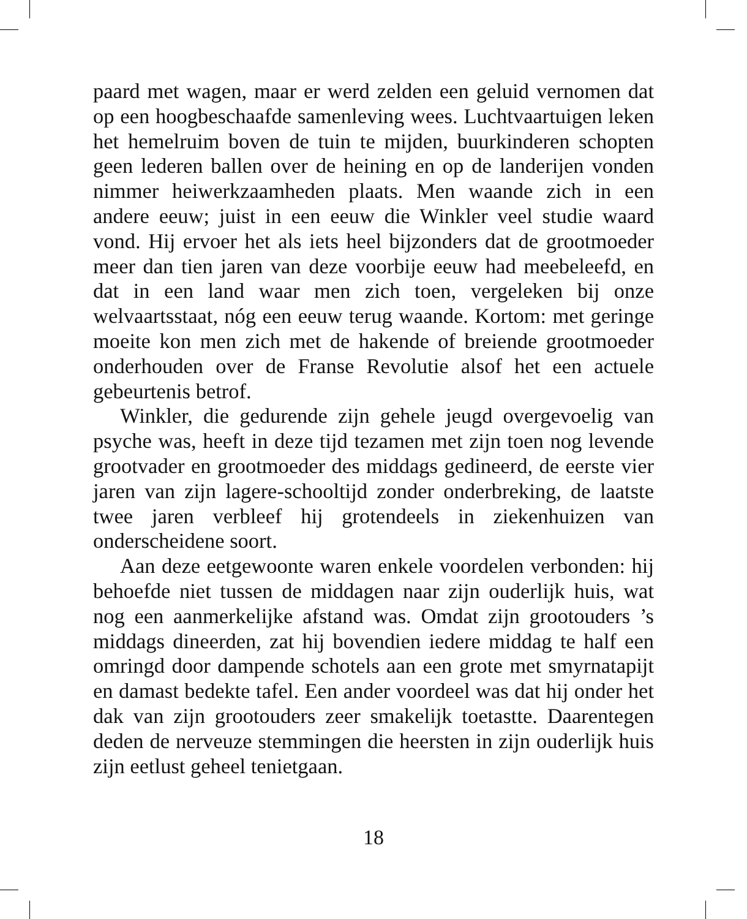paard met wagen, maar er werd zelden een geluid vernomen dat op een hoogbeschaafde samenleving wees. Luchtvaartuigen leken het hemelruim boven de tuin te mijden, buurkinderen schopten geen lederen ballen over de heining en op de landerijen vonden nimmer heiwerkzaamheden plaats. Men waande zich in een andere eeuw; juist in een eeuw die Winkler veel studie waard vond. Hij ervoer het als iets heel bijzonders dat de grootmoeder meer dan tien jaren van deze voorbije eeuw had meebeleefd, en dat in een land waar men zich toen, vergeleken bij onze welvaartsstaat, nóg een eeuw terug waande. Kortom: met geringe moeite kon men zich met de hakende of breiende grootmoeder onderhouden over de Franse Revolutie alsof het een actuele gebeurtenis betrof.
Winkler, die gedurende zijn gehele jeugd overgevoelig van psyche was, heeft in deze tijd tezamen met zijn toen nog levende grootvader en grootmoeder des middags gedineerd, de eerste vier jaren van zijn lagere-schooltijd zonder onderbreking, de laatste twee jaren verbleef hij grotendeels in ziekenhuizen van onderscheidene soort.
Aan deze eetgewoonte waren enkele voordelen verbonden: hij behoefde niet tussen de middagen naar zijn ouderlijk huis, wat nog een aanmerkelijke afstand was. Omdat zijn grootouders ’s middags dineerden, zat hij bovendien iedere middag te half een omringd door dampende schotels aan een grote met smyrnatapijt en damast bedekte tafel. Een ander voordeel was dat hij onder het dak van zijn grootouders zeer smakelijk toetastte. Daarentegen deden de nerveuze stemmingen die heersten in zijn ouderlijk huis zijn eetlust geheel tenietgaan.
18